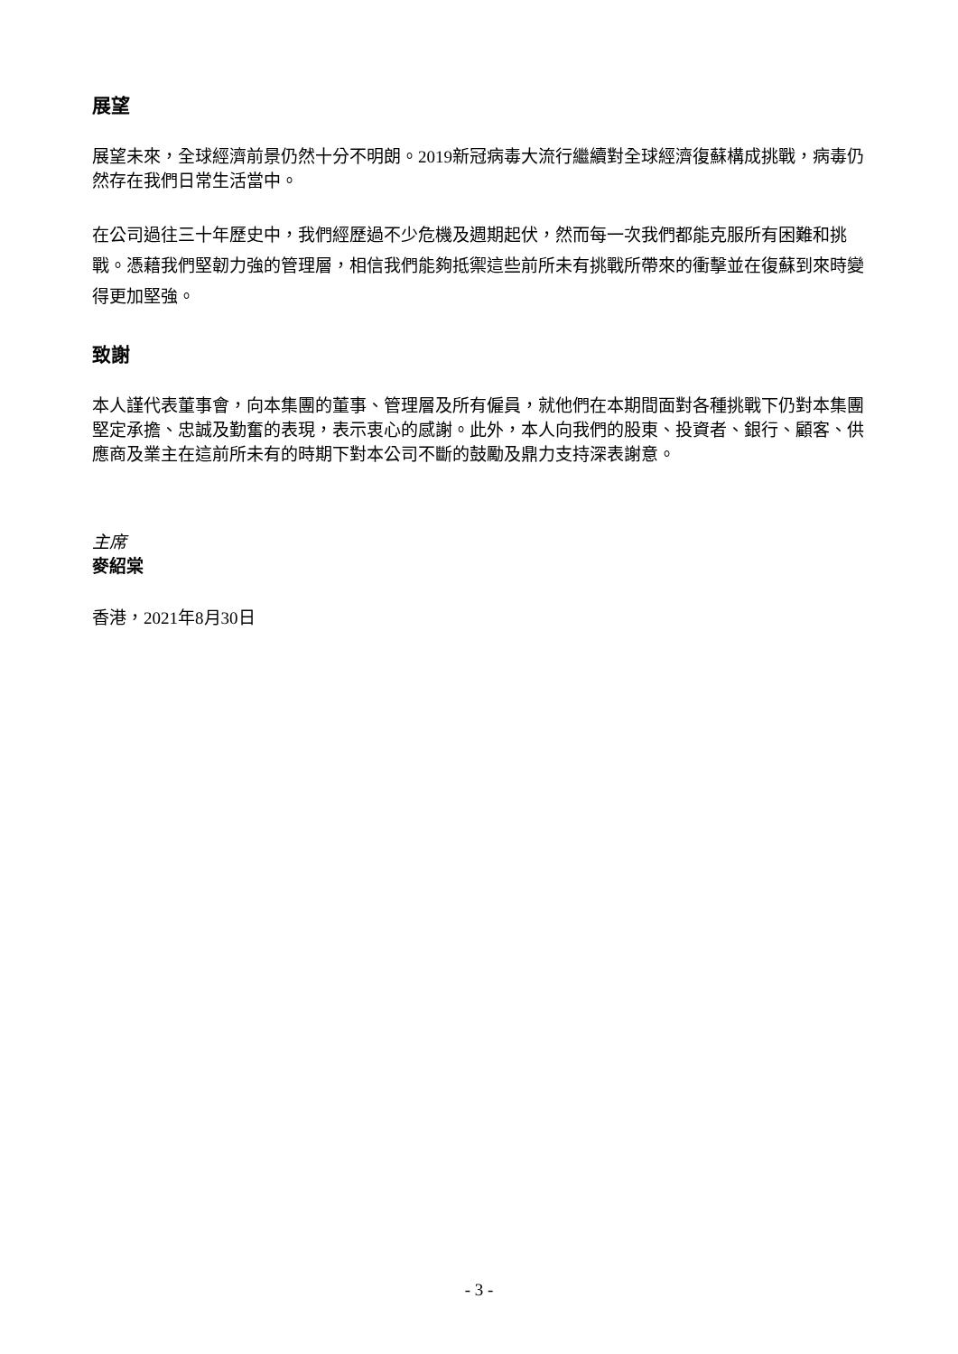展望
展望未來，全球經濟前景仍然十分不明朗。2019新冠病毒大流行繼續對全球經濟復蘇構成挑戰，病毒仍然存在我們日常生活當中。
在公司過往三十年歷史中，我們經歷過不少危機及週期起伏，然而每一次我們都能克服所有困難和挑戰。憑藉我們堅韌力強的管理層，相信我們能夠抵禦這些前所未有挑戰所帶來的衝擊並在復蘇到來時變得更加堅強。
致謝
本人謹代表董事會，向本集團的董事、管理層及所有僱員，就他們在本期間面對各種挑戰下仍對本集團堅定承擔、忠誠及勤奮的表現，表示衷心的感謝。此外，本人向我們的股東、投資者、銀行、顧客、供應商及業主在這前所未有的時期下對本公司不斷的鼓勵及鼎力支持深表謝意。
主席
麥紹棠
香港，2021年8月30日
- 3 -